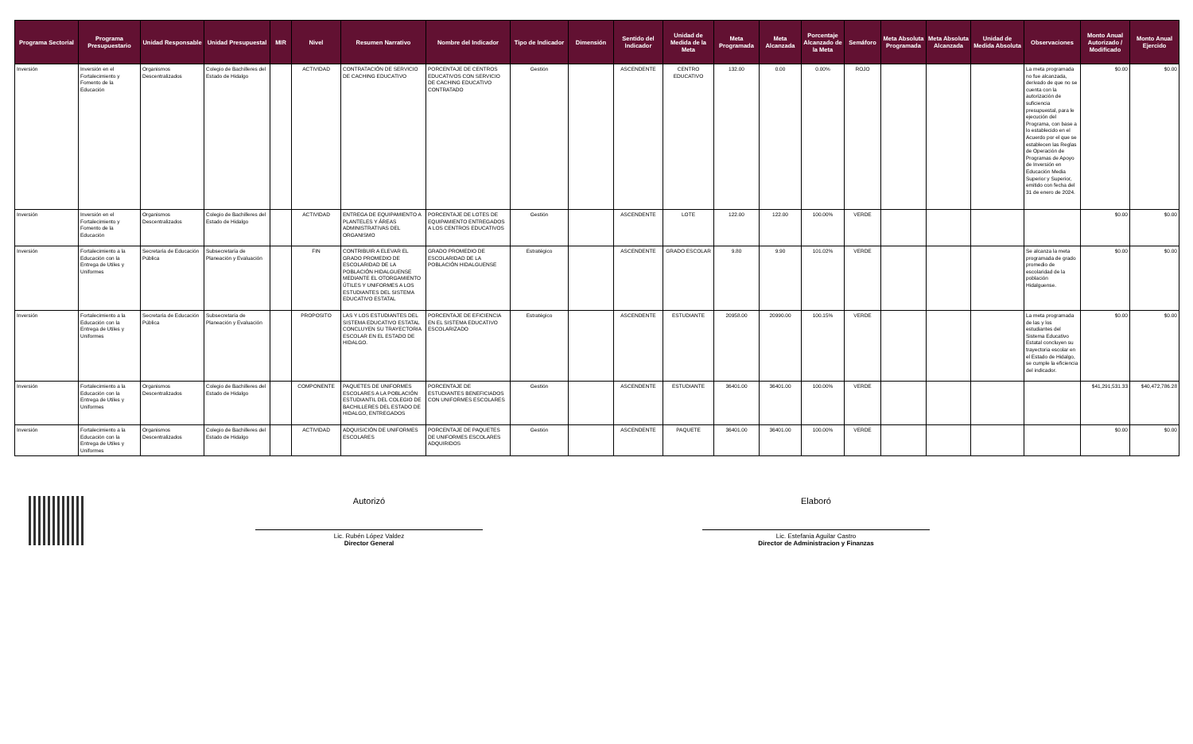| Programa Sectorial | Programa Presupuestario | Unidad Responsable | Unidad Presupuestal | MIR | Nivel | Resumen Narrativo | Nombre del Indicador | Tipo de Indicador | Dimensión | Sentido del Indicador | Unidad de Medida de la Meta | Meta Programada | Meta Alcanzada | Porcentaje Alcanzado de la Meta | Semáforo | Meta Absoluta Programada | Meta Absoluta Alcanzada | Unidad de Medida Absoluta | Observaciones | Monto Anual Autorizado / Modificado | Monto Anual Ejercido |
| --- | --- | --- | --- | --- | --- | --- | --- | --- | --- | --- | --- | --- | --- | --- | --- | --- | --- | --- | --- | --- | --- |
| Inversión | Inversión en el Fortalecimiento y Fomento de la Educación | Organismos Descentralizados | Colegio de Bachilleres del Estado de Hidalgo | | ACTIVIDAD | CONTRATACIÓN DE SERVICIO DE CACHING EDUCATIVO | PORCENTAJE DE CENTROS EDUCATIVOS CON SERVICIO DE CACHING EDUCATIVO CONTRATADO | Gestión | | ASCENDENTE | CENTRO EDUCATIVO | 132.00 | 0.00 | 0.00% | ROJO | | | | La meta programada no fue alcanzada, derivado de que no se cuenta con la autorización de suficiencia presupuestal, para le ejecución del Programa, con base a lo establecido en el Acuerdo por el que se establecen las Reglas de Operación de Programas de Apoyo de Inversión en Educación Media Superior y Superior, emitido con fecha del 31 de enero de 2024. | $0.00 | $0.00 |
| Inversión | Inversión en el Fortalecimiento y Fomento de la Educación | Organismos Descentralizados | Colegio de Bachilleres del Estado de Hidalgo | | ACTIVIDAD | ENTREGA DE EQUIPAMIENTO A PLANTELES Y ÁREAS ADMINISTRATIVAS DEL ORGANISMO | PORCENTAJE DE LOTES DE EQUIPAMIENTO ENTREGADOS A LOS CENTROS EDUCATIVOS | Gestión | | ASCENDENTE | LOTE | 122.00 | 122.00 | 100.00% | VERDE | | | | | $0.00 | $0.00 |
| Inversión | Fortalecimiento a la Educación con la Entrega de Utiles y Uniformes | Secretaría de Educación Pública | Subsecretaría de Planeación y Evaluación | | FIN | CONTRIBUIR A ELEVAR EL GRADO PROMEDIO DE ESCOLARIDAD DE LA POBLACIÓN HIDALGUENSE MEDIANTE EL OTORGAMIENTO ÚTILES Y UNIFORMES A LOS ESTUDIANTES DEL SISTEMA EDUCATIVO ESTATAL | GRADO PROMEDIO DE ESCOLARIDAD DE LA POBLACIÓN HIDALGUENSE | Estratégico | | ASCENDENTE | GRADO ESCOLAR | 9.80 | 9.90 | 101.02% | VERDE | | | | Se alcanza la meta programada de grado promedio de escolaridad de la población Hidalguense. | $0.00 | $0.00 |
| Inversión | Fortalecimiento a la Educación con la Entrega de Utiles y Uniformes | Secretaría de Educación Pública | Subsecretaría de Planeación y Evaluación | | PROPOSITO | LAS Y LOS ESTUDIANTES DEL SISTEMA EDUCATIVO ESTATAL CONCLUYEN SU TRAYECTORIA ESCOLAR EN EL ESTADO DE HIDALGO. | PORCENTAJE DE EFICIENCIA EN EL SISTEMA EDUCATIVO ESCOLARIZADO | Estratégico | | ASCENDENTE | ESTUDIANTE | 20958.00 | 20990.00 | 100.15% | VERDE | | | | La meta programada de las y los estudiantes del Sistema Educativo Estatal concluyen su trayectoria escolar en el Estado de Hidalgo, se cumple la eficiencia del indicador. | $0.00 | $0.00 |
| Inversión | Fortalecimiento a la Educación con la Entrega de Utiles y Uniformes | Organismos Descentralizados | Colegio de Bachilleres del Estado de Hidalgo | | COMPONENTE | PAQUETES DE UNIFORMES ESCOLARES A LA POBLACIÓN ESTUDIANTIL DEL COLEGIO DE BACHILLERES DEL ESTADO DE HIDALGO, ENTREGADOS | PORCENTAJE DE ESTUDIANTES BENEFICIADOS CON UNIFORMES ESCOLARES | Gestión | | ASCENDENTE | ESTUDIANTE | 36401.00 | 36401.00 | 100.00% | VERDE | | | | | $41,291,531.33 | $40,472,786.28 |
| Inversión | Fortalecimiento a la Educación con la Entrega de Utiles y Uniformes | Organismos Descentralizados | Colegio de Bachilleres del Estado de Hidalgo | | ACTIVIDAD | ADQUISICIÓN DE UNIFORMES ESCOLARES | PORCENTAJE DE PAQUETES DE UNIFORMES ESCOLARES ADQUIRIDOS | Gestión | | ASCENDENTE | PAQUETE | 36401.00 | 36401.00 | 100.00% | VERDE | | | | | $0.00 | $0.00 |
Autorizó
Lic. Rubén López Valdez
Director General
Elaboró
Lic. Estefania Aguilar Castro
Director de Administracion y Finanzas